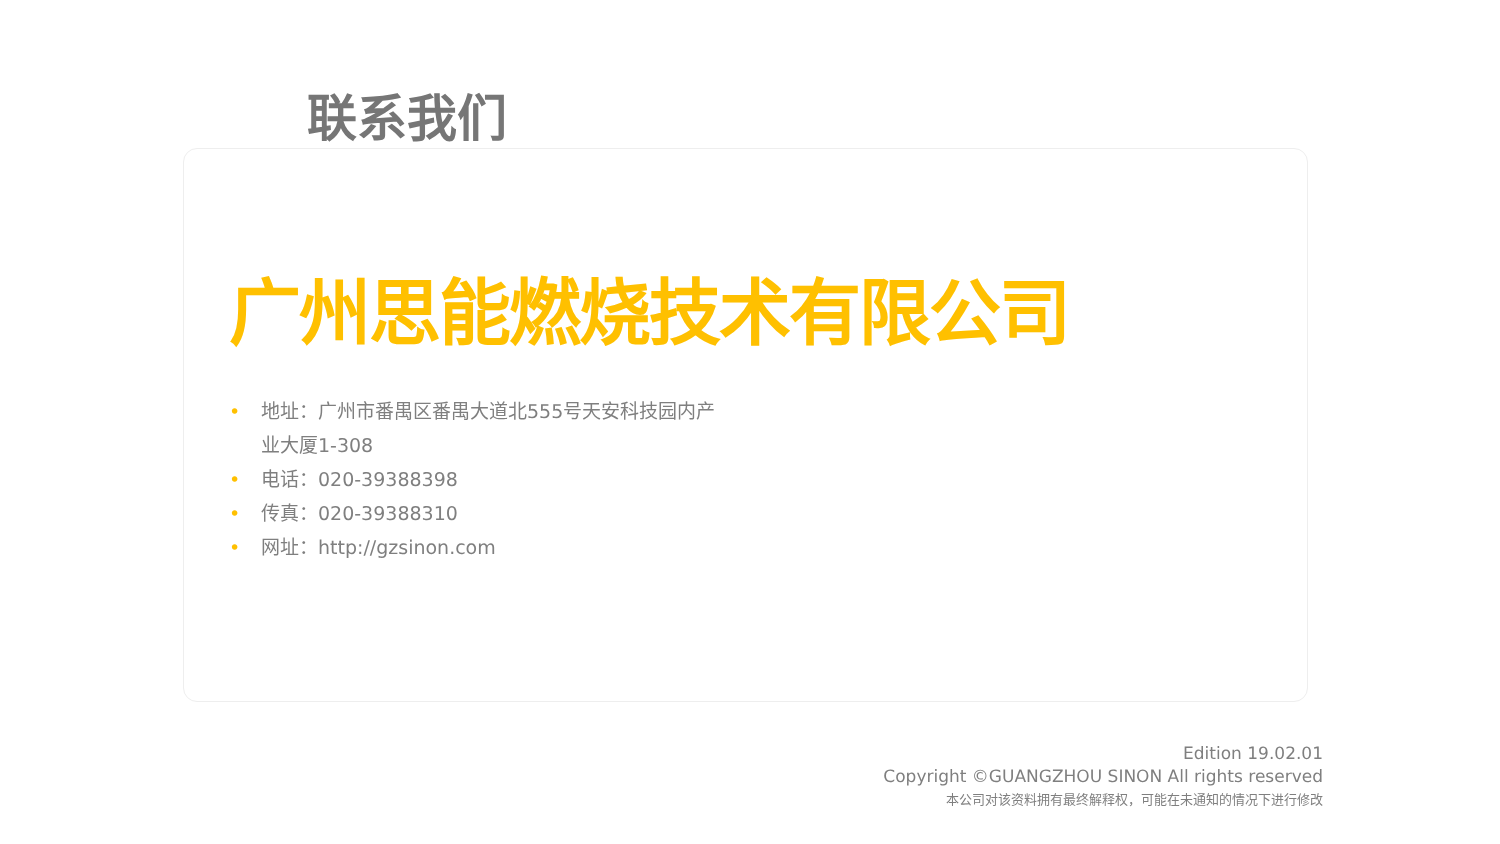联系我们
广州思能燃烧技术有限公司
• 地址：广州市番禺区番禺大道北555号天安科技园内产业大厦1-308
• 电话：020-39388398
• 传真：020-39388310
• 网址：http://gzsinon.com
Edition 19.02.01
Copyright ©GUANGZHOU SINON All rights reserved
本公司对该资料拥有最终解释权，可能在未通知的情况下进行修改